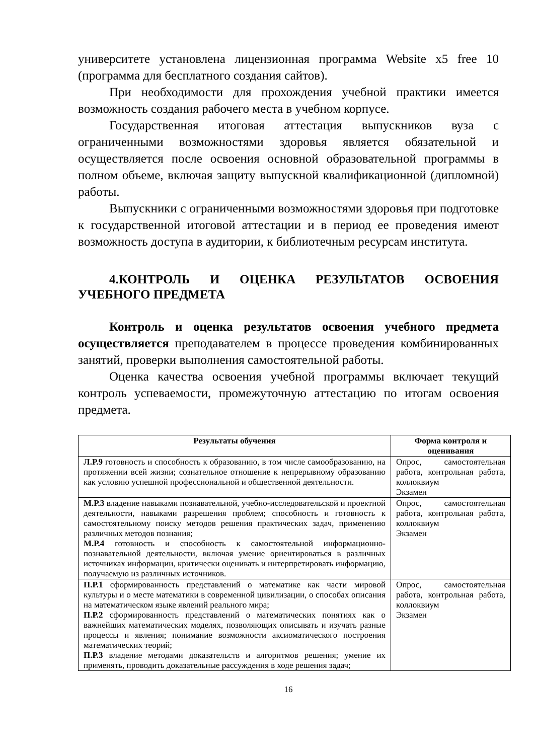университете установлена лицензионная программа Website x5 free 10 (программа для бесплатного создания сайтов).
При необходимости для прохождения учебной практики имеется возможность создания рабочего места в учебном корпусе.
Государственная итоговая аттестация выпускников вуза с ограниченными возможностями здоровья является обязательной и осуществляется после освоения основной образовательной программы в полном объеме, включая защиту выпускной квалификационной (дипломной) работы.
Выпускники с ограниченными возможностями здоровья при подготовке к государственной итоговой аттестации и в период ее проведения имеют возможность доступа в аудитории, к библиотечным ресурсам института.
4.КОНТРОЛЬ И ОЦЕНКА РЕЗУЛЬТАТОВ ОСВОЕНИЯ УЧЕБНОГО ПРЕДМЕТА
Контроль и оценка результатов освоения учебного предмета осуществляется преподавателем в процессе проведения комбинированных занятий, проверки выполнения самостоятельной работы.
Оценка качества освоения учебной программы включает текущий контроль успеваемости, промежуточную аттестацию по итогам освоения предмета.
| Результаты обучения | Форма контроля и оценивания |
| --- | --- |
| Л.Р.9 готовность и способность к образованию, в том числе самообразованию, на протяжении всей жизни; сознательное отношение к непрерывному образованию как условию успешной профессиональной и общественной деятельности. | Опрос, самостоятельная работа, контрольная работа, коллоквиум Экзамен |
| М.Р.3 владение навыками познавательной, учебно-исследовательской и проектной деятельности, навыками разрешения проблем; способность и готовность к самостоятельному поиску методов решения практических задач, применению различных методов познания; М.Р.4 готовность и способность к самостоятельной информационно-познавательной деятельности, включая умение ориентироваться в различных источниках информации, критически оценивать и интерпретировать информацию, получаемую из различных источников. | Опрос, самостоятельная работа, контрольная работа, коллоквиум Экзамен |
| П.Р.1 сформированность представлений о математике как части мировой культуры и о месте математики в современной цивилизации, о способах описания на математическом языке явлений реального мира; П.Р.2 сформированность представлений о математических понятиях как о важнейших математических моделях, позволяющих описывать и изучать разные процессы и явления; понимание возможности аксиоматического построения математических теорий; П.Р.3 владение методами доказательств и алгоритмов решения; умение их применять, проводить доказательные рассуждения в ходе решения задач; | Опрос, самостоятельная работа, контрольная работа, коллоквиум Экзамен |
16